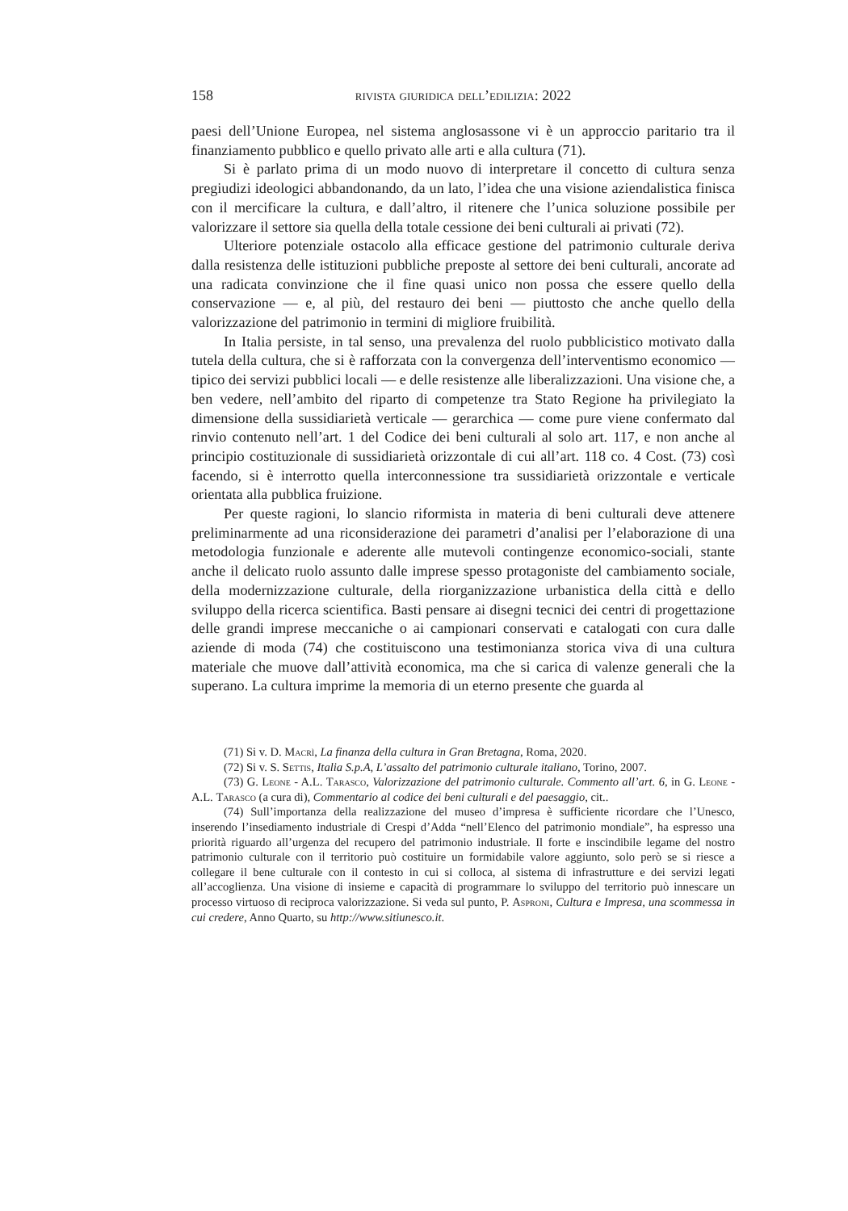158 rivista giuridica dell’edilizia: 2022
paesi dell’Unione Europea, nel sistema anglosassone vi è un approccio paritario tra il finanziamento pubblico e quello privato alle arti e alla cultura (71).
Si è parlato prima di un modo nuovo di interpretare il concetto di cultura senza pregiudizi ideologici abbandonando, da un lato, l’idea che una visione aziendalistica finisca con il mercificare la cultura, e dall’altro, il ritenere che l’unica soluzione possibile per valorizzare il settore sia quella della totale cessione dei beni culturali ai privati (72).
Ulteriore potenziale ostacolo alla efficace gestione del patrimonio culturale deriva dalla resistenza delle istituzioni pubbliche preposte al settore dei beni culturali, ancorate ad una radicata convinzione che il fine quasi unico non possa che essere quello della conservazione — e, al più, del restauro dei beni — piuttosto che anche quello della valorizzazione del patrimonio in termini di migliore fruibilità.
In Italia persiste, in tal senso, una prevalenza del ruolo pubblicistico motivato dalla tutela della cultura, che si è rafforzata con la convergenza dell’interventismo economico — tipico dei servizi pubblici locali — e delle resistenze alle liberalizzazioni. Una visione che, a ben vedere, nell’ambito del riparto di competenze tra Stato Regione ha privilegiato la dimensione della sussidiarietà verticale — gerarchica — come pure viene confermato dal rinvio contenuto nell’art. 1 del Codice dei beni culturali al solo art. 117, e non anche al principio costituzionale di sussidiarietà orizzontale di cui all’art. 118 co. 4 Cost. (73) così facendo, si è interrotto quella interconnessione tra sussidiarietà orizzontale e verticale orientata alla pubblica fruizione.
Per queste ragioni, lo slancio riformista in materia di beni culturali deve attenere preliminarmente ad una riconsiderazione dei parametri d’analisi per l’elaborazione di una metodologia funzionale e aderente alle mutevoli contingenze economico-sociali, stante anche il delicato ruolo assunto dalle imprese spesso protagoniste del cambiamento sociale, della modernizzazione culturale, della riorganizzazione urbanistica della città e dello sviluppo della ricerca scientifica. Basti pensare ai disegni tecnici dei centri di progettazione delle grandi imprese meccaniche o ai campionari conservati e catalogati con cura dalle aziende di moda (74) che costituiscono una testimonianza storica viva di una cultura materiale che muove dall’attività economica, ma che si carica di valenze generali che la superano. La cultura imprime la memoria di un eterno presente che guarda al
(71) Si v. D. Macrì, La finanza della cultura in Gran Bretagna, Roma, 2020.
(72) Si v. S. Settis, Italia S.p.A, L’assalto del patrimonio culturale italiano, Torino, 2007.
(73) G. Leone - A.L. Tarasco, Valorizzazione del patrimonio culturale. Commento all’art. 6, in G. Leone - A.L. Tarasco (a cura di), Commentario al codice dei beni culturali e del paesaggio, cit..
(74) Sull’importanza della realizzazione del museo d’impresa è sufficiente ricordare che l’Unesco, inserendo l’insediamento industriale di Crespi d’Adda “nell’Elenco del patrimonio mondiale”, ha espresso una priorità riguardo all’urgenza del recupero del patrimonio industriale. Il forte e inscindibile legame del nostro patrimonio culturale con il territorio può costituire un formidabile valore aggiunto, solo però se si riesce a collegare il bene culturale con il contesto in cui si colloca, al sistema di infrastrutture e dei servizi legati all’accoglienza. Una visione di insieme e capacità di programmare lo sviluppo del territorio può innescare un processo virtuoso di reciproca valorizzazione. Si veda sul punto, P. Asproni, Cultura e Impresa, una scommessa in cui credere, Anno Quarto, su http://www.sitiunesco.it.